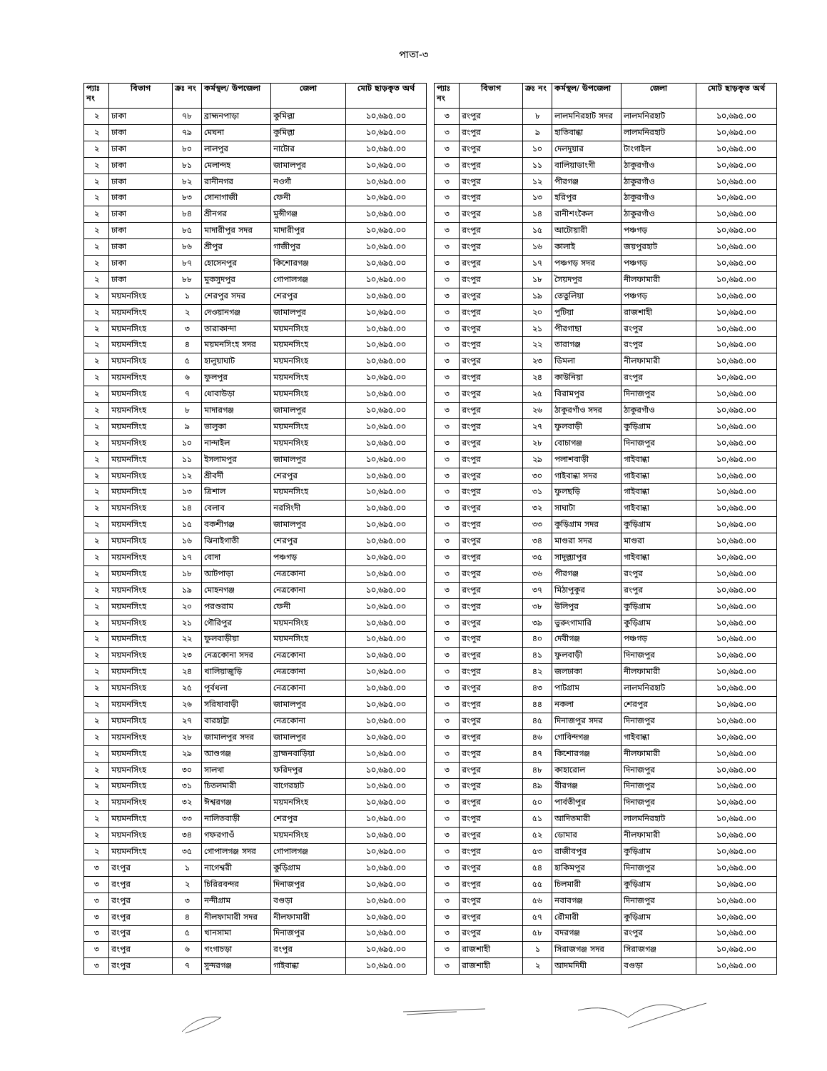পাতা-৩
| প্যাঃ নং | বিভাগ | ক্রঃ নং | কর্মস্থল/ উপজেলা | জেলা | মোট ছাড়কৃত অর্থ |
| --- | --- | --- | --- | --- | --- |
| ২ | ঢাকা | ৭৮ | ব্রাহ্মনপাড়া | কুমিল্লা | ১০,৬৯৫.০০ |
| ২ | ঢাকা | ৭৯ | মেঘনা | কুমিল্লা | ১০,৬৯৫.০০ |
| ২ | ঢাকা | ৮০ | লালপুর | নাটোর | ১০,৬৯৫.০০ |
| ২ | ঢাকা | ৮১ | মেলান্দহ | জামালপুর | ১০,৬৯৫.০০ |
| ২ | ঢাকা | ৮২ | রানীনগর | নওগাঁ | ১০,৬৯৫.০০ |
| ২ | ঢাকা | ৮৩ | সোনাগাজী | ফেনী | ১০,৬৯৫.০০ |
| ২ | ঢাকা | ৮৪ | শ্রীনগর | মুন্সীগঞ্জ | ১০,৬৯৫.০০ |
| ২ | ঢাকা | ৮৫ | মাদারীপুর সদর | মাদারীপুর | ১০,৬৯৫.০০ |
| ২ | ঢাকা | ৮৬ | শ্রীপুর | গাজীপুর | ১০,৬৯৫.০০ |
| ২ | ঢাকা | ৮৭ | হোসেনপুর | কিশোরগঞ্জ | ১০,৬৯৫.০০ |
| ২ | ঢাকা | ৮৮ | মুকসুদপুর | গোপালগঞ্জ | ১০,৬৯৫.০০ |
| ২ | ময়মনসিংহ | ১ | শেরপুর সদর | শেরপুর | ১০,৬৯৫.০০ |
| ২ | ময়মনসিংহ | ২ | দেওয়ানগঞ্জ | জামালপুর | ১০,৬৯৫.০০ |
| ২ | ময়মনসিংহ | ৩ | তারাকান্দা | ময়মনসিংহ | ১০,৬৯৫.০০ |
| ২ | ময়মনসিংহ | ৪ | ময়মনসিংহ সদর | ময়মনসিংহ | ১০,৬৯৫.০০ |
| ২ | ময়মনসিংহ | ৫ | হালুয়াঘাট | ময়মনসিংহ | ১০,৬৯৫.০০ |
| ২ | ময়মনসিংহ | ৬ | ফুলপুর | ময়মনসিংহ | ১০,৬৯৫.০০ |
| ২ | ময়মনসিংহ | ৭ | ধোবাউড়া | ময়মনসিংহ | ১০,৬৯৫.০০ |
| ২ | ময়মনসিংহ | ৮ | মাদারগঞ্জ | জামালপুর | ১০,৬৯৫.০০ |
| ২ | ময়মনসিংহ | ৯ | ভালুকা | ময়মনসিংহ | ১০,৬৯৫.০০ |
| ২ | ময়মনসিংহ | ১০ | নান্দাইল | ময়মনসিংহ | ১০,৬৯৫.০০ |
| ২ | ময়মনসিংহ | ১১ | ইসলামপুর | জামালপুর | ১০,৬৯৫.০০ |
| ২ | ময়মনসিংহ | ১২ | শ্রীবর্দী | শেরপুর | ১০,৬৯৫.০০ |
| ২ | ময়মনসিংহ | ১৩ | ত্রিশাল | ময়মনসিংহ | ১০,৬৯৫.০০ |
| ২ | ময়মনসিংহ | ১৪ | বেলাব | নরসিংদী | ১০,৬৯৫.০০ |
| ২ | ময়মনসিংহ | ১৫ | বকশীগঞ্জ | জামালপুর | ১০,৬৯৫.০০ |
| ২ | ময়মনসিংহ | ১৬ | ঝিনাইগাতী | শেরপুর | ১০,৬৯৫.০০ |
| ২ | ময়মনসিংহ | ১৭ | বোদা | পঞ্চগড় | ১০,৬৯৫.০০ |
| ২ | ময়মনসিংহ | ১৮ | আটপাড়া | নেত্রকোনা | ১০,৬৯৫.০০ |
| ২ | ময়মনসিংহ | ১৯ | মোহনগঞ্জ | নেত্রকোনা | ১০,৬৯৫.০০ |
| ২ | ময়মনসিংহ | ২০ | পরশুরাম | ফেনী | ১০,৬৯৫.০০ |
| ২ | ময়মনসিংহ | ২১ | গৌরিপুর | ময়মনসিংহ | ১০,৬৯৫.০০ |
| ২ | ময়মনসিংহ | ২২ | ফুলবাড়ীয়া | ময়মনসিংহ | ১০,৬৯৫.০০ |
| ২ | ময়মনসিংহ | ২৩ | নেত্রকোনা সদর | নেত্রকোনা | ১০,৬৯৫.০০ |
| ২ | ময়মনসিংহ | ২৪ | খালিয়াজুড়ি | নেত্রকোনা | ১০,৬৯৫.০০ |
| ২ | ময়মনসিংহ | ২৫ | পূর্বধলা | নেত্রকোনা | ১০,৬৯৫.০০ |
| ২ | ময়মনসিংহ | ২৬ | সরিষাবাড়ী | জামালপুর | ১০,৬৯৫.০০ |
| ২ | ময়মনসিংহ | ২৭ | বারহাট্টা | নেত্রকোনা | ১০,৬৯৫.০০ |
| ২ | ময়মনসিংহ | ২৮ | জামালপুর সদর | জামালপুর | ১০,৬৯৫.০০ |
| ২ | ময়মনসিংহ | ২৯ | আশুগঞ্জ | ব্রাহ্মনবাড়িয়া | ১০,৬৯৫.০০ |
| ২ | ময়মনসিংহ | ৩০ | সালথা | ফরিদপুর | ১০,৬৯৫.০০ |
| ২ | ময়মনসিংহ | ৩১ | চিতলমারী | বাগেরহাট | ১০,৬৯৫.০০ |
| ২ | ময়মনসিংহ | ৩২ | ঈশ্বরগঞ্জ | ময়মনসিংহ | ১০,৬৯৫.০০ |
| ২ | ময়মনসিংহ | ৩৩ | নালিতবাড়ী | শেরপুর | ১০,৬৯৫.০০ |
| ২ | ময়মনসিংহ | ৩৪ | গফরগাওঁ | ময়মনসিংহ | ১০,৬৯৫.০০ |
| ২ | ময়মনসিংহ | ৩৫ | গোপালগঞ্জ সদর | গোপালগঞ্জ | ১০,৬৯৫.০০ |
| ৩ | রংপুর | ১ | নাগেশ্বরী | কুড়িগ্রাম | ১০,৬৯৫.০০ |
| ৩ | রংপুর | ২ | চিরিরবন্দর | দিনাজপুর | ১০,৬৯৫.০০ |
| ৩ | রংপুর | ৩ | নন্দীগ্রাম | বগুড়া | ১০,৬৯৫.০০ |
| ৩ | রংপুর | ৪ | নীলফামারী সদর | নীলফামারী | ১০,৬৯৫.০০ |
| ৩ | রংপুর | ৫ | খানসামা | দিনাজপুর | ১০,৬৯৫.০০ |
| ৩ | রংপুর | ৬ | গংগাচড়া | রংপুর | ১০,৬৯৫.০০ |
| ৩ | রংপুর | ৭ | সুন্দরগঞ্জ | গাইবান্ধা | ১০,৬৯৫.০০ |
| প্যাঃ নং | বিভাগ | ক্রঃ নং | কর্মস্থল/ উপজেলা | জেলা | মোট ছাড়কৃত অর্থ |
| --- | --- | --- | --- | --- | --- |
| ৩ | রংপুর | ৮ | লালমনিরহাট সদর | লালমনিরহাট | ১০,৬৯৫.০০ |
| ৩ | রংপুর | ৯ | হাতিবান্ধা | লালমনিরহাট | ১০,৬৯৫.০০ |
| ৩ | রংপুর | ১০ | দেলদুয়ার | টাংগাইল | ১০,৬৯৫.০০ |
| ৩ | রংপুর | ১১ | বালিয়াডাংগী | ঠাকুরগাঁও | ১০,৬৯৫.০০ |
| ৩ | রংপুর | ১২ | পীরগঞ্জ | ঠাকুরগাঁও | ১০,৬৯৫.০০ |
| ৩ | রংপুর | ১৩ | হরিপুর | ঠাকুরগাঁও | ১০,৬৯৫.০০ |
| ৩ | রংপুর | ১৪ | রানীশংকৈল | ঠাকুরগাঁও | ১০,৬৯৫.০০ |
| ৩ | রংপুর | ১৫ | আটোয়ারী | পঞ্চগড় | ১০,৬৯৫.০০ |
| ৩ | রংপুর | ১৬ | কালাই | জয়পুরহাট | ১০,৬৯৫.০০ |
| ৩ | রংপুর | ১৭ | পঞ্চগড় সদর | পঞ্চগড় | ১০,৬৯৫.০০ |
| ৩ | রংপুর | ১৮ | সৈয়দপুর | নীলফামারী | ১০,৬৯৫.০০ |
| ৩ | রংপুর | ১৯ | তেতুলিয়া | পঞ্চগড় | ১০,৬৯৫.০০ |
| ৩ | রংপুর | ২০ | পুটিয়া | রাজশাহী | ১০,৬৯৫.০০ |
| ৩ | রংপুর | ২১ | পীরগাছা | রংপুর | ১০,৬৯৫.০০ |
| ৩ | রংপুর | ২২ | তারাগঞ্জ | রংপুর | ১০,৬৯৫.০০ |
| ৩ | রংপুর | ২৩ | ডিমলা | নীলফামারী | ১০,৬৯৫.০০ |
| ৩ | রংপুর | ২৪ | কাউনিয়া | রংপুর | ১০,৬৯৫.০০ |
| ৩ | রংপুর | ২৫ | বিরামপুর | দিনাজপুর | ১০,৬৯৫.০০ |
| ৩ | রংপুর | ২৬ | ঠাকুরগাঁও সদর | ঠাকুরগাঁও | ১০,৬৯৫.০০ |
| ৩ | রংপুর | ২৭ | ফুলবাড়ী | কুড়িগ্রাম | ১০,৬৯৫.০০ |
| ৩ | রংপুর | ২৮ | বোচাগঞ্জ | দিনাজপুর | ১০,৬৯৫.০০ |
| ৩ | রংপুর | ২৯ | পলাশবাড়ী | গাইবান্ধা | ১০,৬৯৫.০০ |
| ৩ | রংপুর | ৩০ | গাইবান্ধা সদর | গাইবান্ধা | ১০,৬৯৫.০০ |
| ৩ | রংপুর | ৩১ | ফুলছড়ি | গাইবান্ধা | ১০,৬৯৫.০০ |
| ৩ | রংপুর | ৩২ | সাঘাটা | গাইবান্ধা | ১০,৬৯৫.০০ |
| ৩ | রংপুর | ৩৩ | কুড়িগ্রাম সদর | কুড়িগ্রাম | ১০,৬৯৫.০০ |
| ৩ | রংপুর | ৩৪ | মাগুরা সদর | মাগুরা | ১০,৬৯৫.০০ |
| ৩ | রংপুর | ৩৫ | সাদুল্ল্যাপুর | গাইবান্ধা | ১০,৬৯৫.০০ |
| ৩ | রংপুর | ৩৬ | পীরগঞ্জ | রংপুর | ১০,৬৯৫.০০ |
| ৩ | রংপুর | ৩৭ | মিঠাপুকুর | রংপুর | ১০,৬৯৫.০০ |
| ৩ | রংপুর | ৩৮ | উলিপুর | কুড়িগ্রাম | ১০,৬৯৫.০০ |
| ৩ | রংপুর | ৩৯ | ভুরুংগামারি | কুড়িগ্রাম | ১০,৬৯৫.০০ |
| ৩ | রংপুর | ৪০ | দেবীগঞ্জ | পঞ্চগড় | ১০,৬৯৫.০০ |
| ৩ | রংপুর | ৪১ | ফুলবাড়ী | দিনাজপুর | ১০,৬৯৫.০০ |
| ৩ | রংপুর | ৪২ | জলঢাকা | নীলফামারী | ১০,৬৯৫.০০ |
| ৩ | রংপুর | ৪৩ | পাটগ্রাম | লালমনিরহাট | ১০,৬৯৫.০০ |
| ৩ | রংপুর | ৪৪ | নকলা | শেরপুর | ১০,৬৯৫.০০ |
| ৩ | রংপুর | ৪৫ | দিনাজপুর সদর | দিনাজপুর | ১০,৬৯৫.০০ |
| ৩ | রংপুর | ৪৬ | গোবিন্দগঞ্জ | গাইবান্ধা | ১০,৬৯৫.০০ |
| ৩ | রংপুর | ৪৭ | কিশোরগঞ্জ | নীলফামারী | ১০,৬৯৫.০০ |
| ৩ | রংপুর | ৪৮ | কাহারোল | দিনাজপুর | ১০,৬৯৫.০০ |
| ৩ | রংপুর | ৪৯ | বীরগঞ্জ | দিনাজপুর | ১০,৬৯৫.০০ |
| ৩ | রংপুর | ৫০ | পার্বতীপুর | দিনাজপুর | ১০,৬৯৫.০০ |
| ৩ | রংপুর | ৫১ | আদিতমারী | লালমনিরহাট | ১০,৬৯৫.০০ |
| ৩ | রংপুর | ৫২ | ডোমার | নীলফামারী | ১০,৬৯৫.০০ |
| ৩ | রংপুর | ৫৩ | রাজীবপুর | কুড়িগ্রাম | ১০,৬৯৫.০০ |
| ৩ | রংপুর | ৫৪ | হাকিমপুর | দিনাজপুর | ১০,৬৯৫.০০ |
| ৩ | রংপুর | ৫৫ | চিলমারী | কুড়িগ্রাম | ১০,৬৯৫.০০ |
| ৩ | রংপুর | ৫৬ | নবাবগঞ্জ | দিনাজপুর | ১০,৬৯৫.০০ |
| ৩ | রংপুর | ৫৭ | রৌমারী | কুড়িগ্রাম | ১০,৬৯৫.০০ |
| ৩ | রংপুর | ৫৮ | বদরগঞ্জ | রংপুর | ১০,৬৯৫.০০ |
| ৩ | রাজশাহী | ১ | সিরাজগঞ্জ সদর | সিরাজগঞ্জ | ১০,৬৯৫.০০ |
| ৩ | রাজশাহী | ২ | আদমদিঘী | বগুড়া | ১০,৬৯৫.০০ |